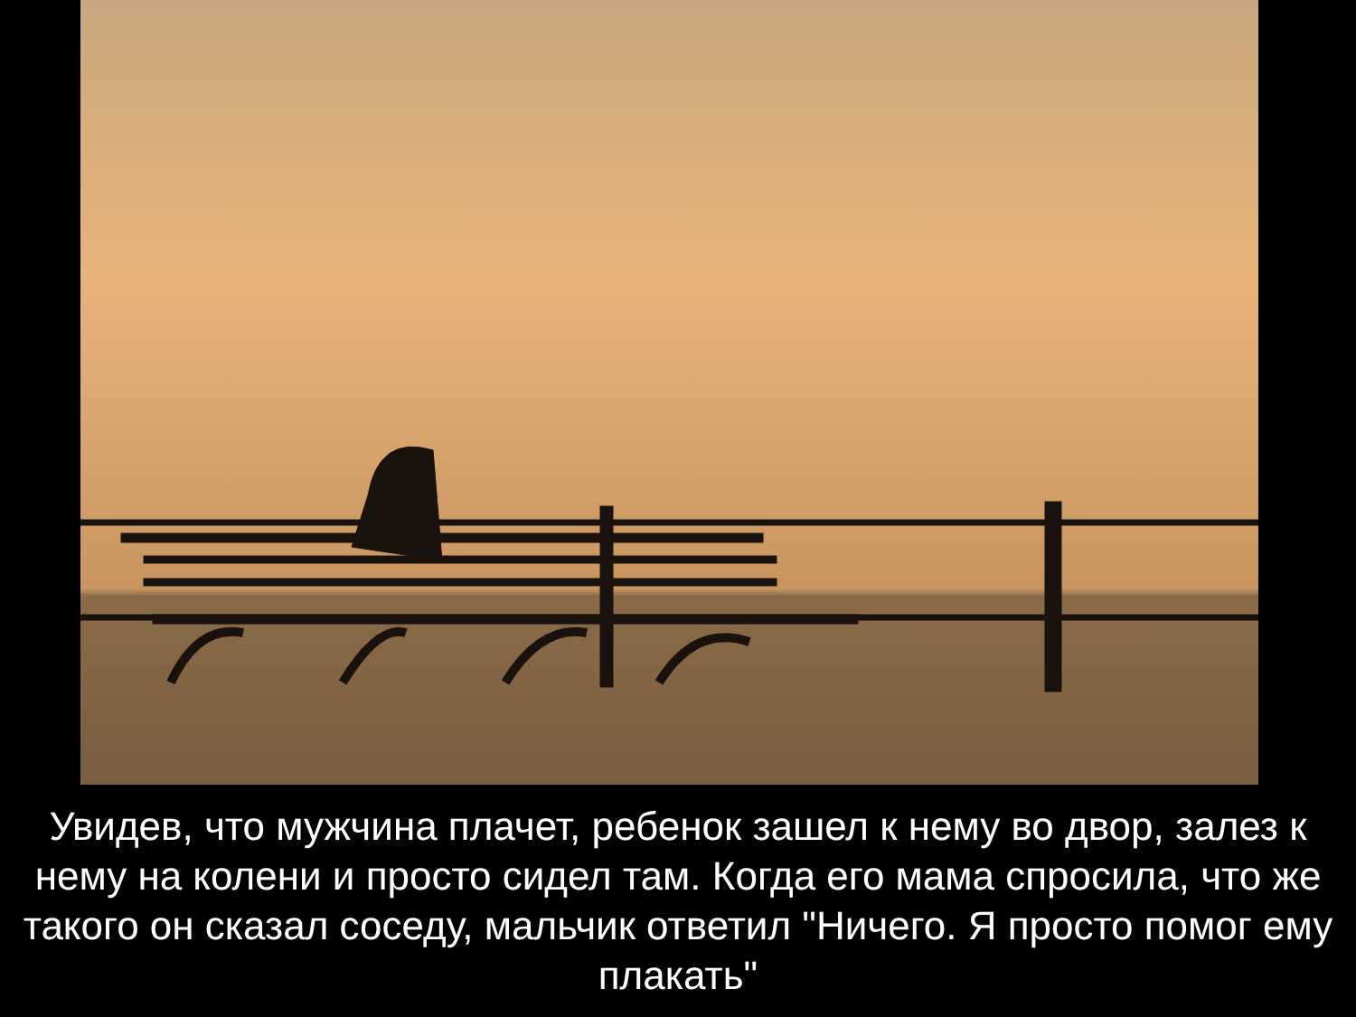Увидев, что мужчина плачет, ребенок зашел к нему во двор, залез к нему на колени и просто сидел там. Когда его мама спросила, что же такого он сказал соседу, мальчик ответил "Ничего. Я просто помог ему плакать"